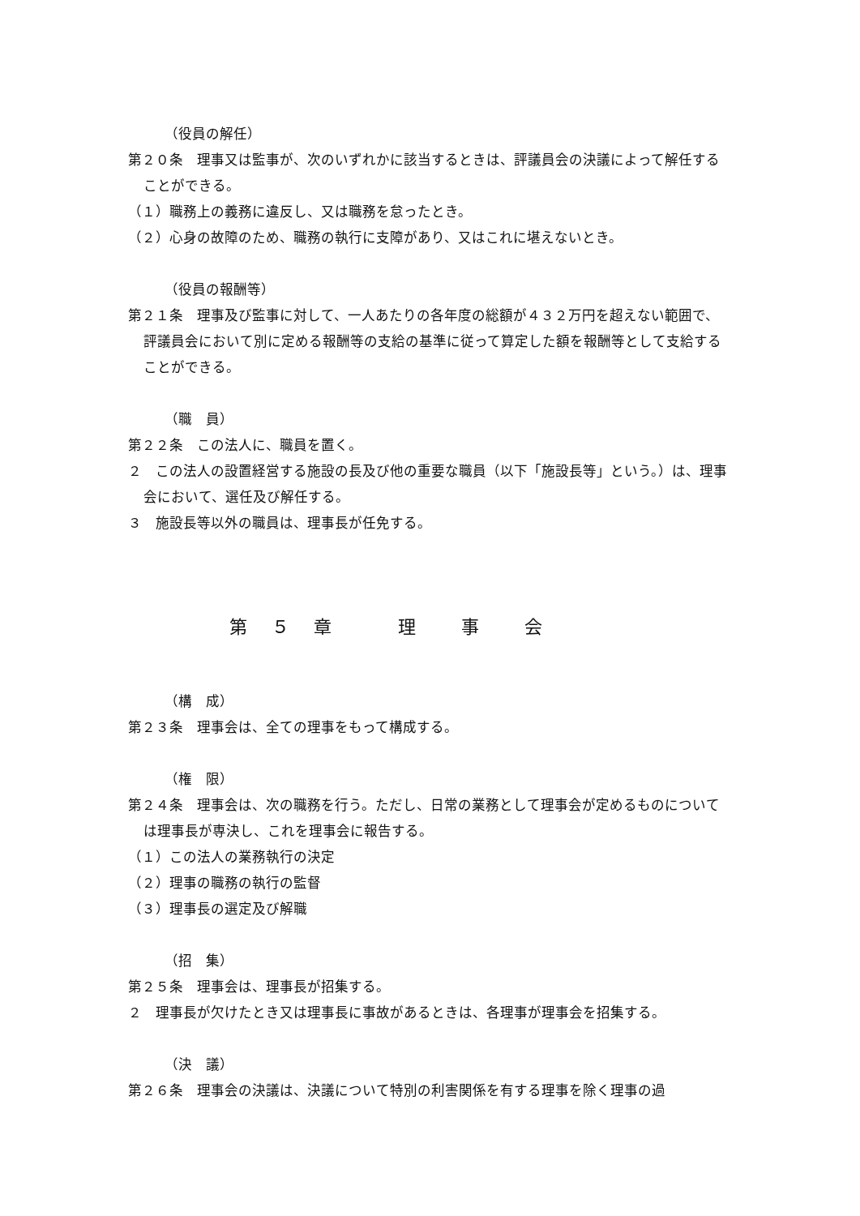（役員の解任）
第２０条　理事又は監事が、次のいずれかに該当するときは、評議員会の決議によって解任することができる。
（１）職務上の義務に違反し、又は職務を怠ったとき。
（２）心身の故障のため、職務の執行に支障があり、又はこれに堪えないとき。
（役員の報酬等）
第２１条　理事及び監事に対して、一人あたりの各年度の総額が４３２万円を超えない範囲で、評議員会において別に定める報酬等の支給の基準に従って算定した額を報酬等として支給することができる。
（職　員）
第２２条　この法人に、職員を置く。
２　この法人の設置経営する施設の長及び他の重要な職員（以下「施設長等」という。）は、理事会において、選任及び解任する。
３　施設長等以外の職員は、理事長が任免する。
第　５　章　　　理　　事　　会
（構　成）
第２３条　理事会は、全ての理事をもって構成する。
（権　限）
第２４条　理事会は、次の職務を行う。ただし、日常の業務として理事会が定めるものについては理事長が専決し、これを理事会に報告する。
（１）この法人の業務執行の決定
（２）理事の職務の執行の監督
（３）理事長の選定及び解職
（招　集）
第２５条　理事会は、理事長が招集する。
２　理事長が欠けたとき又は理事長に事故があるときは、各理事が理事会を招集する。
（決　議）
第２６条　理事会の決議は、決議について特別の利害関係を有する理事を除く理事の過